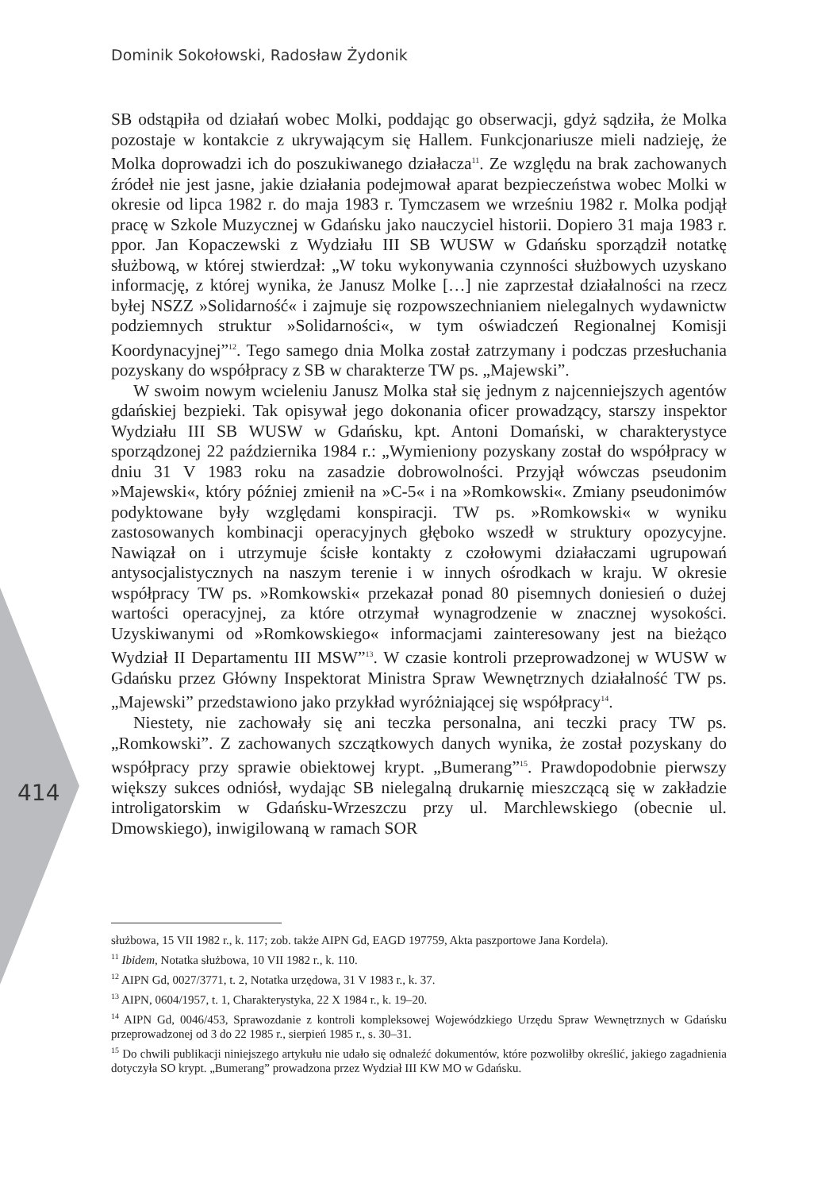Dominik Sokołowski, Radosław Żydonik
SB odstąpiła od działań wobec Molki, poddając go obserwacji, gdyż sądziła, że Molka pozostaje w kontakcie z ukrywającym się Hallem. Funkcjonariusze mieli nadzieję, że Molka doprowadzi ich do poszukiwanego działacza<sup>11</sup>. Ze względu na brak zachowanych źródeł nie jest jasne, jakie działania podejmował aparat bezpieczeństwa wobec Molki w okresie od lipca 1982 r. do maja 1983 r. Tymczasem we wrześniu 1982 r. Molka podjął pracę w Szkole Muzycznej w Gdańsku jako nauczyciel historii. Dopiero 31 maja 1983 r. ppor. Jan Kopaczewski z Wydziału III SB WUSW w Gdańsku sporządził notatkę służbową, w której stwierdzał: „W toku wykonywania czynności służbowych uzyskano informację, z której wynika, że Janusz Molke […] nie zaprzestał działalności na rzecz byłej NSZZ »Solidarność« i zajmuje się rozpowszechnianiem nielegalnych wydawnictw podziemnych struktur »Solidarności«, w tym oświadczeń Regionalnej Komisji Koordynacyjnej”<sup>12</sup>. Tego samego dnia Molka został zatrzymany i podczas przesłuchania pozyskany do współpracy z SB w charakterze TW ps. „Majewski”.
W swoim nowym wcieleniu Janusz Molka stał się jednym z najcenniejszych agentów gdańskiej bezpieki. Tak opisywał jego dokonania oficer prowadzący, starszy inspektor Wydziału III SB WUSW w Gdańsku, kpt. Antoni Domański, w charakterystyce sporządzonej 22 października 1984 r.: „Wymieniony pozyskany został do współpracy w dniu 31 V 1983 roku na zasadzie dobrowolności. Przyjął wówczas pseudonim »Majewski«, który później zmienił na »C-5« i na »Romkowski«. Zmiany pseudonimów podyktowane były względami konspiracji. TW ps. »Romkowski« w wyniku zastosowanych kombinacji operacyjnych głęboko wszedł w struktury opozycyjne. Nawiązał on i utrzymuje ścisłe kontakty z czołowymi działaczami ugrupowań antysocjalistycznych na naszym terenie i w innych ośrodkach w kraju. W okresie współpracy TW ps. »Romkowski« przekazał ponad 80 pisemnych doniesień o dużej wartości operacyjnej, za które otrzymał wynagrodzenie w znacznej wysokości. Uzyskiwanymi od »Romkowskiego« informacjami zainteresowany jest na bieżąco Wydział II Departamentu III MSW”<sup>13</sup>. W czasie kontroli przeprowadzonej w WUSW w Gdańsku przez Główny Inspektorat Ministra Spraw Wewnętrznych działalność TW ps. „Majewski” przedstawiono jako przykład wyróżniającej się współpracy<sup>14</sup>.
Niestety, nie zachowały się ani teczka personalna, ani teczki pracy TW ps. „Romkowski”. Z zachowanych szczątkowych danych wynika, że został pozyskany do współpracy przy sprawie obiektowej krypt. „Bumerang”<sup>15</sup>. Prawdopodobnie pierwszy większy sukces odniósł, wydając SB nielegalną drukarnię mieszczącą się w zakładzie introligatorskim w Gdańsku-Wrzeszczu przy ul. Marchlewskiego (obecnie ul. Dmowskiego), inwigilowaną w ramach SOR
414
służbowa, 15 VII 1982 r., k. 117; zob. także AIPN Gd, EAGD 197759, Akta paszportowe Jana Kordela).
<sup>11</sup> Ibidem, Notatka służbowa, 10 VII 1982 r., k. 110.
<sup>12</sup> AIPN Gd, 0027/3771, t. 2, Notatka urzędowa, 31 V 1983 r., k. 37.
<sup>13</sup> AIPN, 0604/1957, t. 1, Charakterystyka, 22 X 1984 r., k. 19–20.
<sup>14</sup> AIPN Gd, 0046/453, Sprawozdanie z kontroli kompleksowej Wojewódzkiego Urzędu Spraw Wewnętrznych w Gdańsku przeprowadzonej od 3 do 22 1985 r., sierpień 1985 r., s. 30–31.
<sup>15</sup> Do chwili publikacji niniejszego artykułu nie udało się odnaleźć dokumentów, które pozwoliłby określić, jakiego zagadnienia dotyczyła SO krypt. „Bumerang” prowadzona przez Wydział III KW MO w Gdańsku.